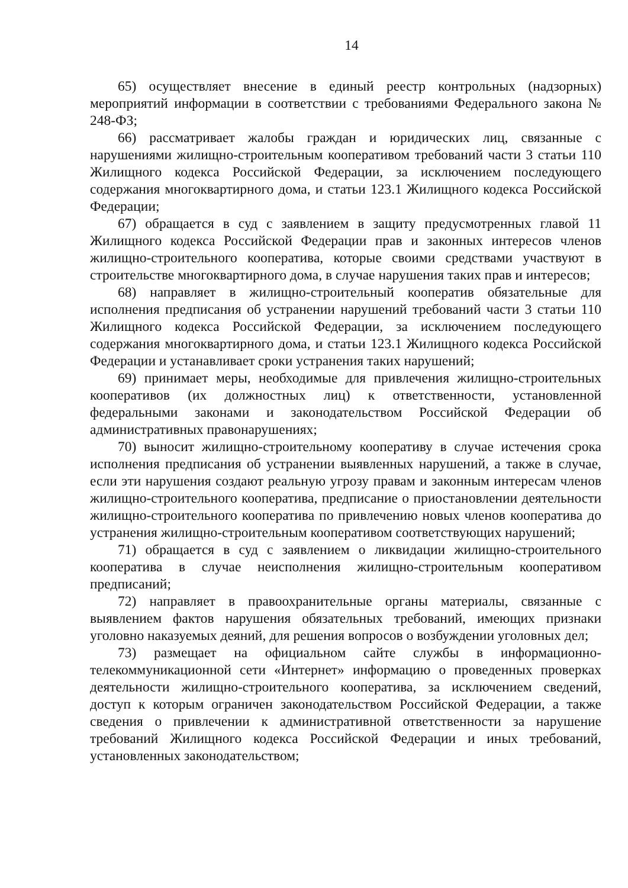14
65) осуществляет внесение в единый реестр контрольных (надзорных) мероприятий информации в соответствии с требованиями Федерального закона № 248-ФЗ;
66) рассматривает жалобы граждан и юридических лиц, связанные с нарушениями жилищно-строительным кооперативом требований части 3 статьи 110 Жилищного кодекса Российской Федерации, за исключением последующего содержания многоквартирного дома, и статьи 123.1 Жилищного кодекса Российской Федерации;
67) обращается в суд с заявлением в защиту предусмотренных главой 11 Жилищного кодекса Российской Федерации прав и законных интересов членов жилищно-строительного кооператива, которые своими средствами участвуют в строительстве многоквартирного дома, в случае нарушения таких прав и интересов;
68) направляет в жилищно-строительный кооператив обязательные для исполнения предписания об устранении нарушений требований части 3 статьи 110 Жилищного кодекса Российской Федерации, за исключением последующего содержания многоквартирного дома, и статьи 123.1 Жилищного кодекса Российской Федерации и устанавливает сроки устранения таких нарушений;
69) принимает меры, необходимые для привлечения жилищно-строительных кооперативов (их должностных лиц) к ответственности, установленной федеральными законами и законодательством Российской Федерации об административных правонарушениях;
70) выносит жилищно-строительному кооперативу в случае истечения срока исполнения предписания об устранении выявленных нарушений, а также в случае, если эти нарушения создают реальную угрозу правам и законным интересам членов жилищно-строительного кооператива, предписание о приостановлении деятельности жилищно-строительного кооператива по привлечению новых членов кооператива до устранения жилищно-строительным кооперативом соответствующих нарушений;
71) обращается в суд с заявлением о ликвидации жилищно-строительного кооператива в случае неисполнения жилищно-строительным кооперативом предписаний;
72) направляет в правоохранительные органы материалы, связанные с выявлением фактов нарушения обязательных требований, имеющих признаки уголовно наказуемых деяний, для решения вопросов о возбуждении уголовных дел;
73) размещает на официальном сайте службы в информационно-телекоммуникационной сети «Интернет» информацию о проведенных проверках деятельности жилищно-строительного кооператива, за исключением сведений, доступ к которым ограничен законодательством Российской Федерации, а также сведения о привлечении к административной ответственности за нарушение требований Жилищного кодекса Российской Федерации и иных требований, установленных законодательством;